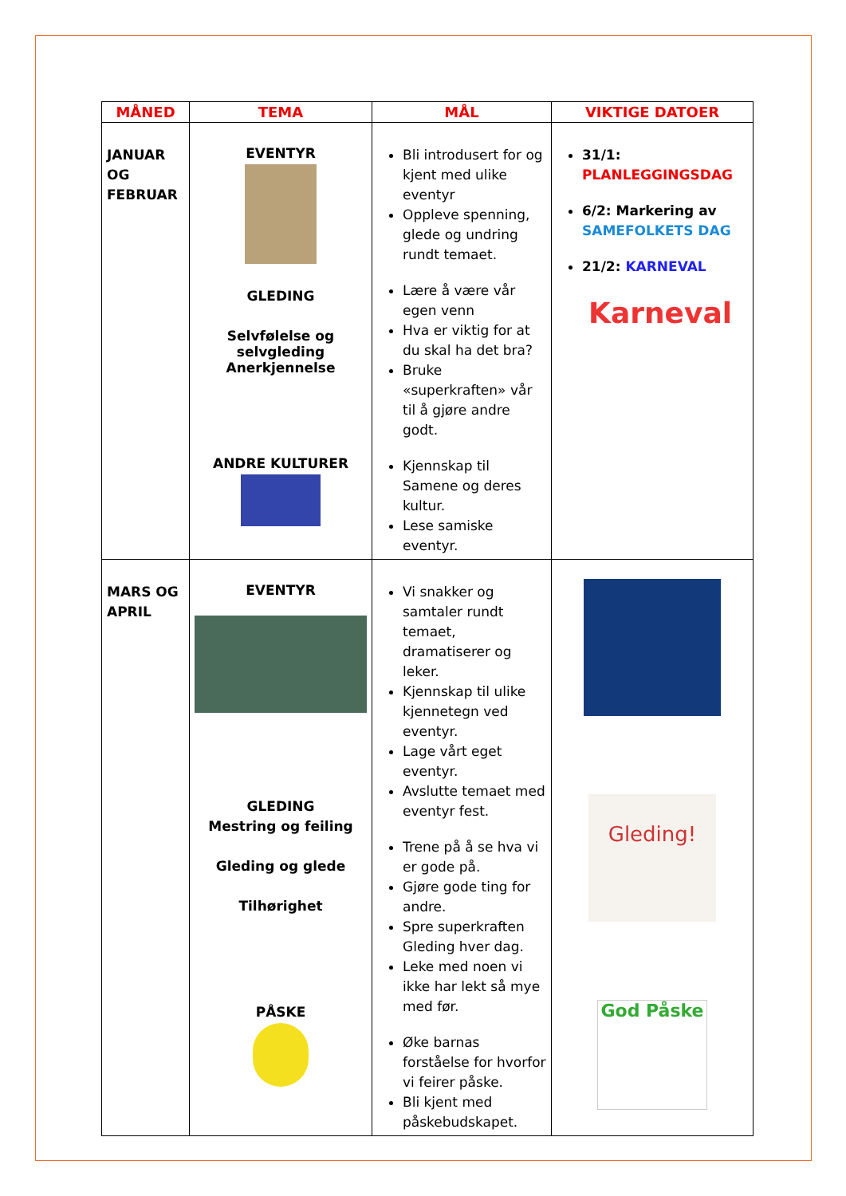| MÅNED | TEMA | MÅL | VIKTIGE DATOER |
| --- | --- | --- | --- |
| JANUAR OG FEBRUAR | EVENTYR GLEDING Selvfølelse og selvgleding Anerkjennelse ANDRE KULTURER | Bli introdusert for og kjent med ulike eventyr Oppleve spenning, glede og undring rundt temaet. Lære å være vår egen venn Hva er viktig for at du skal ha det bra? Bruke «superkraften» vår til å gjøre andre godt. Kjennskap til Samene og deres kultur. Lese samiske eventyr. | 31/1: PLANLEGGINGSDAG 6/2: Markering av SAMEFOLKETS DAG 21/2: KARNEVAL Karneval |
| MARS OG APRIL | EVENTYR GLEDING Mestring og feiling Gleding og glede Tilhørighet PÅSKE | Vi snakker og samtaler rundt temaet, dramatiserer og leker. Kjennskap til ulike kjennetegn ved eventyr. Lage vårt eget eventyr. Avslutte temaet med eventyr fest. Trene på å se hva vi er gode på. Gjøre gode ting for andre. Spre superkraften Gleding hver dag. Leke med noen vi ikke har lekt så mye med før. Øke barnas forståelse for hvorfor vi feirer påske. Bli kjent med påskebudskapet. | Gleding! God Påske |